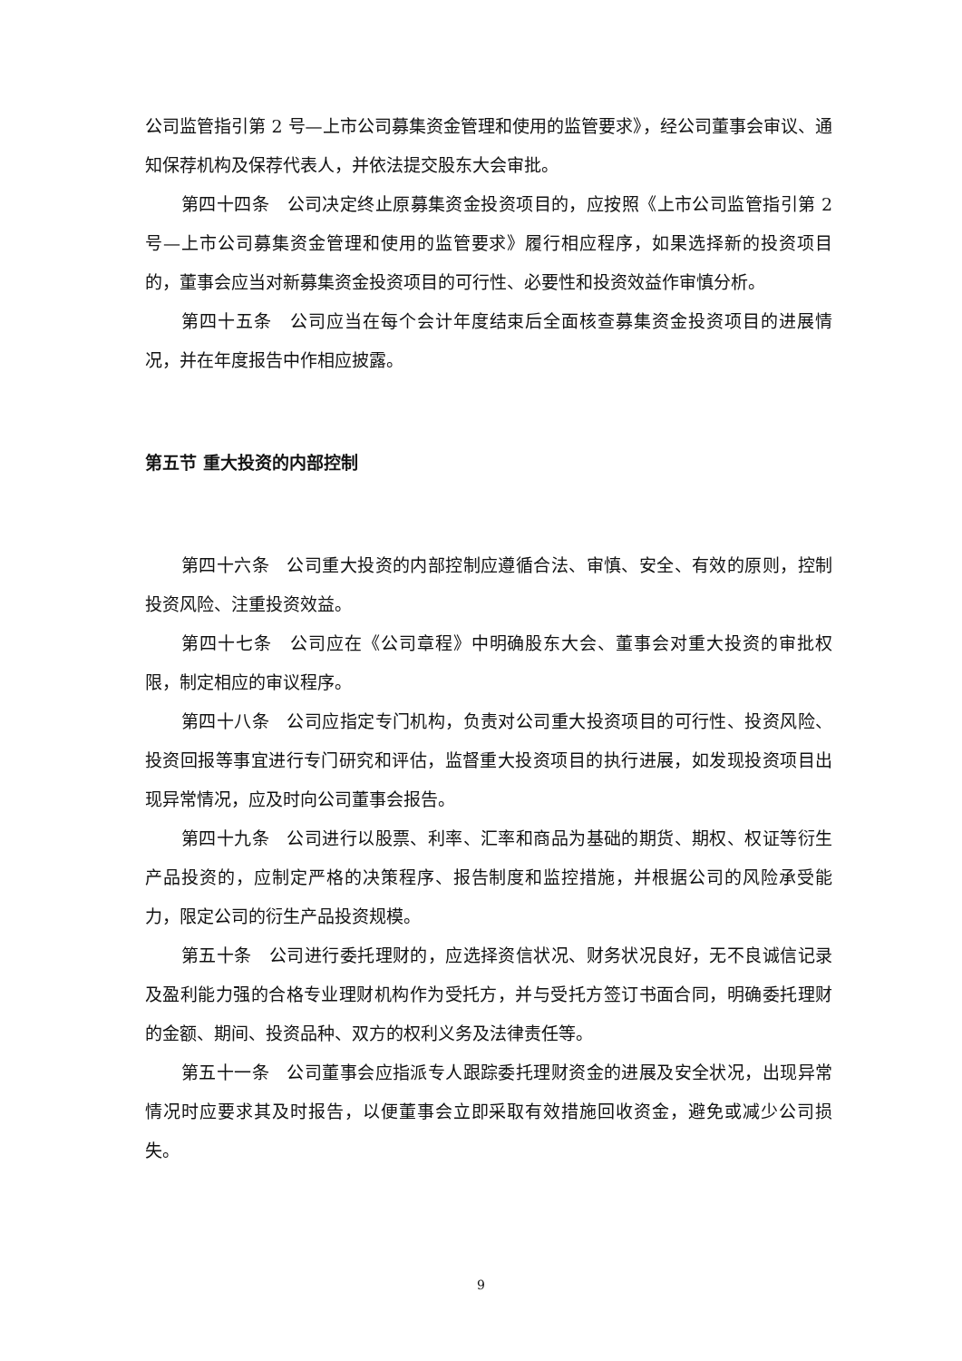公司监管指引第 2 号—上市公司募集资金管理和使用的监管要求》，经公司董事会审议、通知保荐机构及保荐代表人，并依法提交股东大会审批。
第四十四条　公司决定终止原募集资金投资项目的，应按照《上市公司监管指引第 2 号—上市公司募集资金管理和使用的监管要求》履行相应程序，如果选择新的投资项目的，董事会应当对新募集资金投资项目的可行性、必要性和投资效益作审慎分析。
第四十五条　公司应当在每个会计年度结束后全面核查募集资金投资项目的进展情况，并在年度报告中作相应披露。
第五节 重大投资的内部控制
第四十六条　公司重大投资的内部控制应遵循合法、审慎、安全、有效的原则，控制投资风险、注重投资效益。
第四十七条　公司应在《公司章程》中明确股东大会、董事会对重大投资的审批权限，制定相应的审议程序。
第四十八条　公司应指定专门机构，负责对公司重大投资项目的可行性、投资风险、投资回报等事宜进行专门研究和评估，监督重大投资项目的执行进展，如发现投资项目出现异常情况，应及时向公司董事会报告。
第四十九条　公司进行以股票、利率、汇率和商品为基础的期货、期权、权证等衍生产品投资的，应制定严格的决策程序、报告制度和监控措施，并根据公司的风险承受能力，限定公司的衍生产品投资规模。
第五十条　公司进行委托理财的，应选择资信状况、财务状况良好，无不良诚信记录及盈利能力强的合格专业理财机构作为受托方，并与受托方签订书面合同，明确委托理财的金额、期间、投资品种、双方的权利义务及法律责任等。
第五十一条　公司董事会应指派专人跟踪委托理财资金的进展及安全状况，出现异常情况时应要求其及时报告，以便董事会立即采取有效措施回收资金，避免或减少公司损失。
9